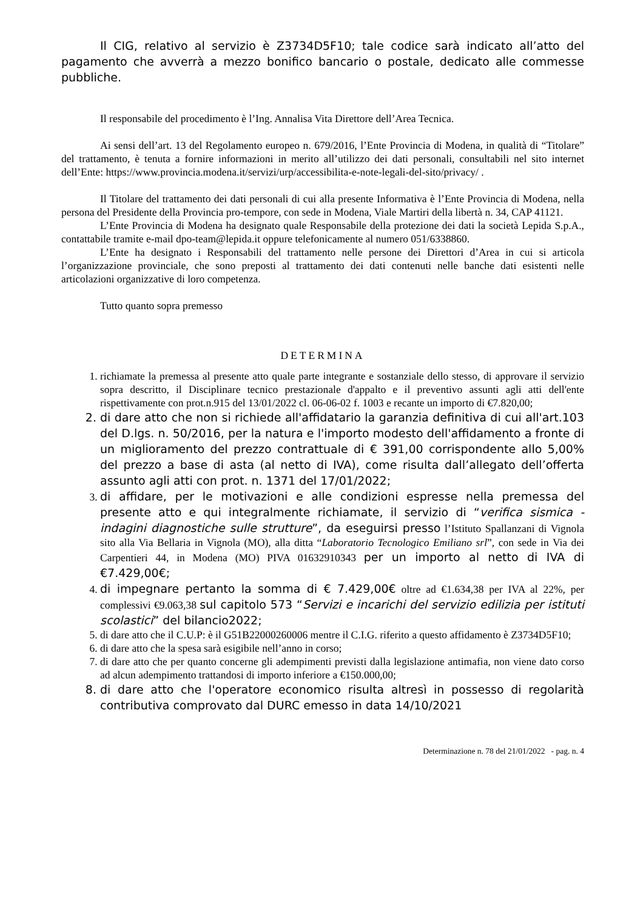Il CIG, relativo al servizio è Z3734D5F10; tale codice sarà indicato all’atto del pagamento che avverrà a mezzo bonifico bancario o postale, dedicato alle commesse pubbliche.
Il responsabile del procedimento è l’Ing. Annalisa Vita Direttore dell’Area Tecnica.
Ai sensi dell’art. 13 del Regolamento europeo n. 679/2016, l’Ente Provincia di Modena, in qualità di “Titolare” del trattamento, è tenuta a fornire informazioni in merito all’utilizzo dei dati personali, consultabili nel sito internet dell’Ente: https://www.provincia.modena.it/servizi/urp/accessibilita-e-note-legali-del-sito/privacy/ .
Il Titolare del trattamento dei dati personali di cui alla presente Informativa è l’Ente Provincia di Modena, nella persona del Presidente della Provincia pro-tempore, con sede in Modena, Viale Martiri della libertà n. 34, CAP 41121.
L’Ente Provincia di Modena ha designato quale Responsabile della protezione dei dati la società Lepida S.p.A., contattabile tramite e-mail dpo-team@lepida.it oppure telefonicamente al numero 051/6338860.
L’Ente ha designato i Responsabili del trattamento nelle persone dei Direttori d’Area in cui si articola l’organizzazione provinciale, che sono preposti al trattamento dei dati contenuti nelle banche dati esistenti nelle articolazioni organizzative di loro competenza.
Tutto quanto sopra premesso
DETERMINA
1. richiamate la premessa al presente atto quale parte integrante e sostanziale dello stesso, di approvare il servizio sopra descritto, il Disciplinare tecnico prestazionale d'appalto e il preventivo assunti agli atti dell'ente rispettivamente con prot.n.915 del 13/01/2022 cl. 06-06-02 f. 1003 e recante un importo di €7.820,00;
2. di dare atto che non si richiede all'affidatario la garanzia definitiva di cui all'art.103 del D.lgs. n. 50/2016, per la natura e l'importo modesto dell'affidamento a fronte di un miglioramento del prezzo contrattuale di € 391,00 corrispondente allo 5,00% del prezzo a base di asta (al netto di IVA), come risulta dall’allegato dell’offerta assunto agli atti con prot. n. 1371 del 17/01/2022;
3. di affidare, per le motivazioni e alle condizioni espresse nella premessa del presente atto e qui integralmente richiamate, il servizio di “verifica sismica - indagini diagnostiche sulle strutture”, da eseguirsi presso l’Istituto Spallanzani di Vignola sito alla Via Bellaria in Vignola (MO), alla ditta “Laboratorio Tecnologico Emiliano srl”, con sede in Via dei Carpentieri 44, in Modena (MO) PIVA 01632910343 per un importo al netto di IVA di €7.429,00€;
4. di impegnare pertanto la somma di € 7.429,00€ oltre ad €1.634,38 per IVA al 22%, per complessivi €9.063,38 sul capitolo 573 “Servizi e incarichi del servizio edilizia per istituti scolastici” del bilancio2022;
5. di dare atto che il C.U.P: è il G51B22000260006 mentre il C.I.G. riferito a questo affidamento è Z3734D5F10;
6. di dare atto che la spesa sarà esigibile nell’anno in corso;
7. di dare atto che per quanto concerne gli adempimenti previsti dalla legislazione antimafia, non viene dato corso ad alcun adempimento trattandosi di importo inferiore a €150.000,00;
8. di dare atto che l'operatore economico risulta altresì in possesso di regolarità contributiva comprovato dal DURC emesso in data 14/10/2021
Determinazione n. 78 del 21/01/2022 - pag. n. 4